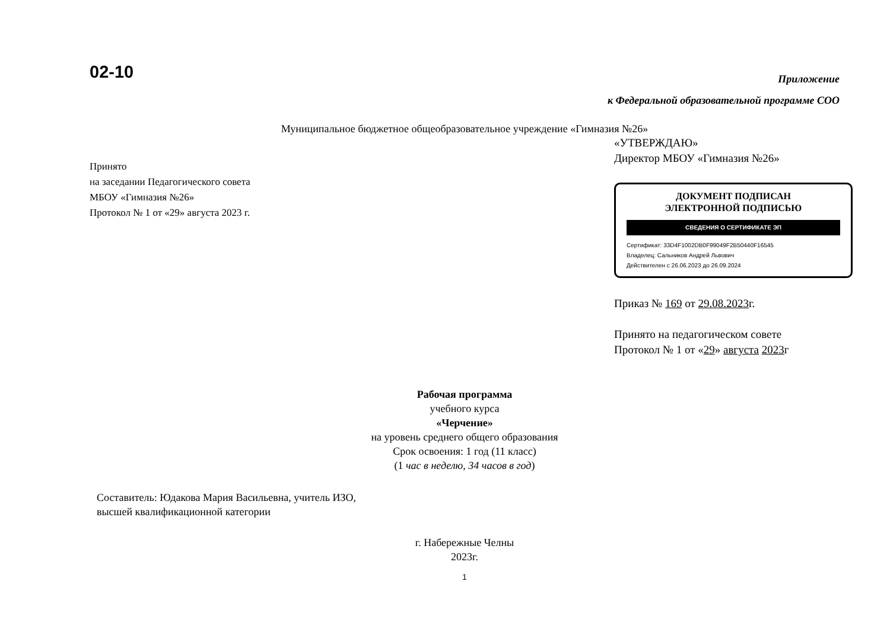02-10
Приложение
к Федеральной образовательной программе СОО
Муниципальное бюджетное общеобразовательное учреждение «Гимназия №26»
Принято
на заседании Педагогического совета
МБОУ «Гимназия №26»
Протокол № 1 от «29» августа 2023 г.
«УТВЕРЖДАЮ»
Директор МБОУ «Гимназия №26»
ДОКУМЕНТ ПОДПИСАН
ЭЛЕКТРОННОЙ ПОДПИСЬЮ
СВЕДЕНИЯ О СЕРТИФИКАТЕ ЭП
Сертификат: 33D4F1002DB0F99049F2B50440F16545
Владелец: Сальников Андрей Львович
Действителен с 26.06.2023 до 26.09.2024
Приказ № 169 от 29.08.2023г.
Принято на педагогическом совете
Протокол № 1 от «29» августа 2023г
Рабочая программа
учебного курса
«Черчение»
на уровень среднего общего образования
Срок освоения: 1 год (11 класс)
(1 час в неделю, 34 часов в год)
Составитель: Юдакова Мария Васильевна, учитель ИЗО,
высшей квалификационной категории
г. Набережные Челны
2023г.
1